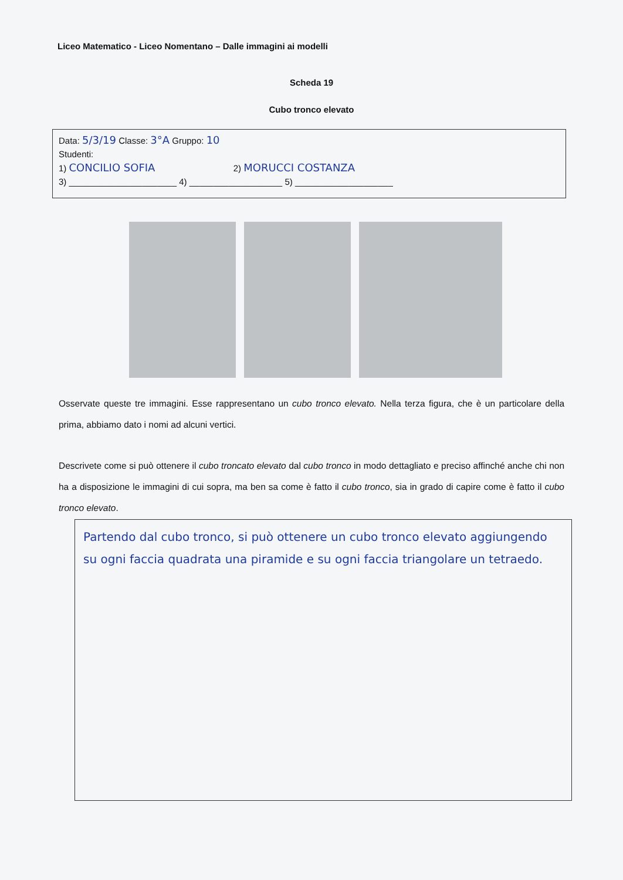Liceo Matematico - Liceo Nomentano – Dalle immagini ai modelli
Scheda 19
Cubo tronco elevato
Data: 5/3/19 Classe: 3°A Gruppo: 10
Studenti:
1) CONCILIO SOFIA 2) MORUCCI COSTANZA
3) ______________________ 4) ___________________ 5) ____________________
Osservate queste tre immagini. Esse rappresentano un cubo tronco elevato. Nella terza figura, che è un particolare della prima, abbiamo dato i nomi ad alcuni vertici.
Descrivete come si può ottenere il cubo troncato elevato dal cubo tronco in modo dettagliato e preciso affinché anche chi non ha a disposizione le immagini di cui sopra, ma ben sa come è fatto il cubo tronco, sia in grado di capire come è fatto il cubo tronco elevato.
Partendo dal cubo tronco, si può ottenere un cubo tronco elevato aggiungendo su ogni faccia quadrata una piramide e su ogni faccia triangolare un tetraedo.